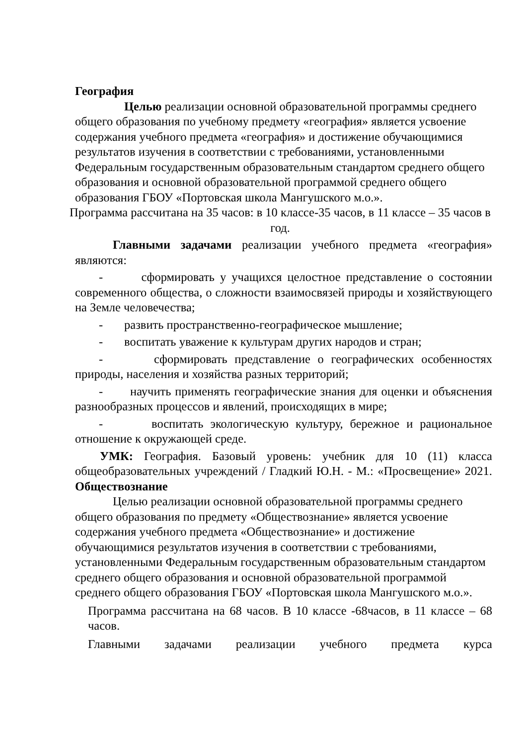География
Целью реализации основной образовательной программы среднего
общего образования по учебному предмету «география» является усвоение содержания учебного предмета «география» и достижение обучающимися результатов изучения в соответствии с требованиями, установленными Федеральным государственным образовательным стандартом среднего общего образования и основной образовательной программой среднего общего образования ГБОУ «Портовская школа Мангушского м.о.».
Программа рассчитана на 35 часов: в 10 классе-35 часов, в 11 классе – 35 часов в год.
Главными задачами реализации учебного предмета «география» являются:
- сформировать у учащихся целостное представление о состоянии современного общества, о сложности взаимосвязей природы и хозяйствующего на Земле человечества;
- развить пространственно-географическое мышление;
- воспитать уважение к культурам других народов и стран;
- сформировать представление о географических особенностях природы, населения и хозяйства разных территорий;
- научить применять географические знания для оценки и объяснения разнообразных процессов и явлений, происходящих в мире;
- воспитать экологическую культуру, бережное и рациональное отношение к окружающей среде.
УМК: География. Базовый уровень: учебник для 10 (11) класса общеобразовательных учреждений / Гладкий Ю.Н. - М.: «Просвещение» 2021.
Обществознание
Целью реализации основной образовательной программы среднего общего образования по предмету «Обществознание» является усвоение содержания учебного предмета «Обществознание» и достижение обучающимися результатов изучения в соответствии с требованиями, установленными Федеральным государственным образовательным стандартом среднего общего образования и основной образовательной программой среднего общего образования ГБОУ «Портовская школа Мангушского м.о.».
Программа рассчитана на 68 часов. В 10 классе -68часов, в 11 классе – 68 часов.
Главными задачами реализации учебного предмета курса